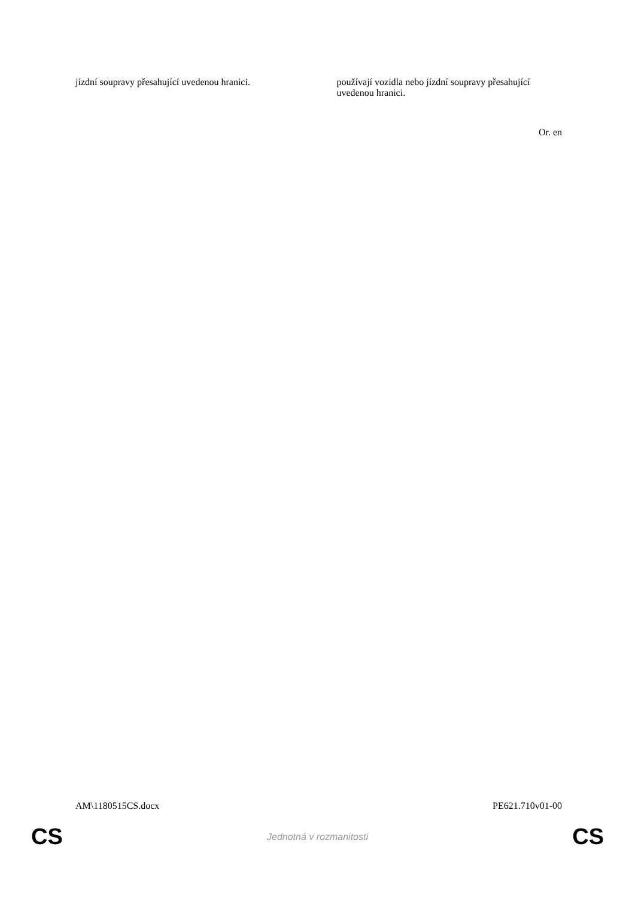| jízdní soupravy přesahující uvedenou hranici. | používají vozidla nebo jízdní soupravy přesahující uvedenou hranici. |
Or. en
AM\1180515CS.docx PE621.710v01-00
CS Jednotná v rozmanitosti CS